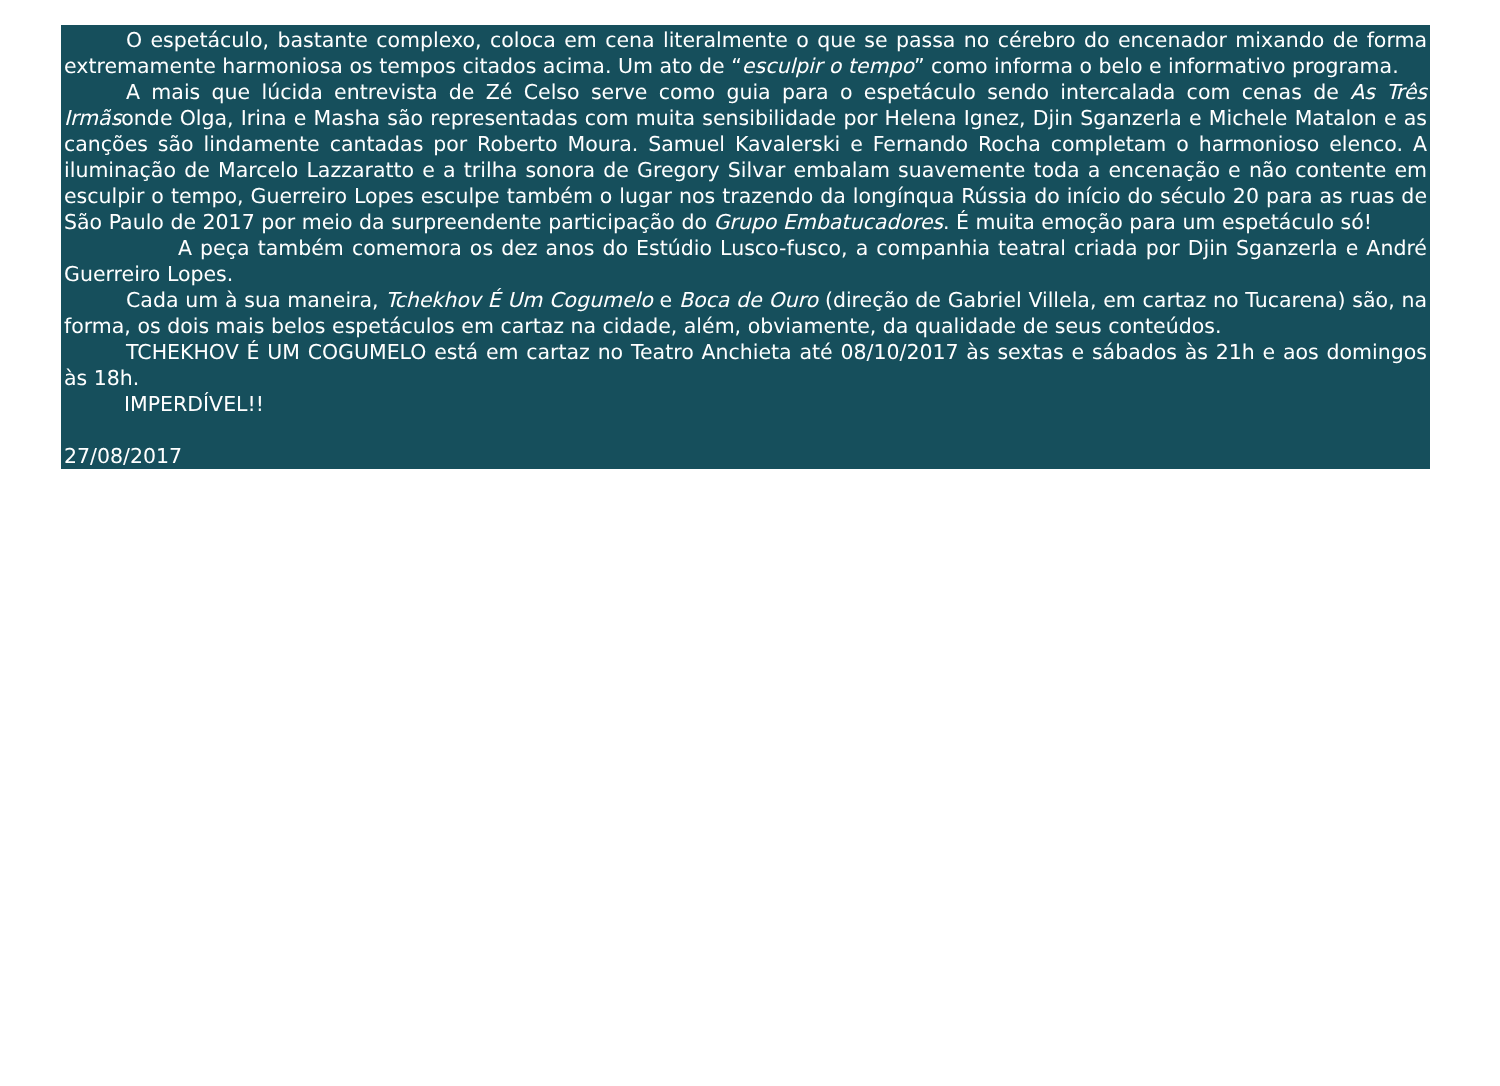O espetáculo, bastante complexo, coloca em cena literalmente o que se passa no cérebro do encenador mixando de forma extremamente harmoniosa os tempos citados acima. Um ato de “esculpir o tempo” como informa o belo e informativo programa.
A mais que lúcida entrevista de Zé Celso serve como guia para o espetáculo sendo intercalada com cenas de As Três Irmãsonde Olga, Irina e Masha são representadas com muita sensibilidade por Helena Ignez, Djin Sganzerla e Michele Matalon e as canções são lindamente cantadas por Roberto Moura. Samuel Kavalerski e Fernando Rocha completam o harmonioso elenco. A iluminação de Marcelo Lazzaratto e a trilha sonora de Gregory Silvar embalam suavemente toda a encenação e não contente em esculpir o tempo, Guerreiro Lopes esculpe também o lugar nos trazendo da longínqua Rússia do início do século 20 para as ruas de São Paulo de 2017 por meio da surpreendente participação do Grupo Embatucadores. É muita emoção para um espetáculo só!
A peça também comemora os dez anos do Estúdio Lusco-fusco, a companhia teatral criada por Djin Sganzerla e André Guerreiro Lopes.
Cada um à sua maneira, Tchekhov É Um Cogumelo e Boca de Ouro (direção de Gabriel Villela, em cartaz no Tucarena) são, na forma, os dois mais belos espetáculos em cartaz na cidade, além, obviamente, da qualidade de seus conteúdos.
TCHEKHOV É UM COGUMELO está em cartaz no Teatro Anchieta até 08/10/2017 às sextas e sábados às 21h e aos domingos às 18h.
IMPERDÍVEL!!
27/08/2017